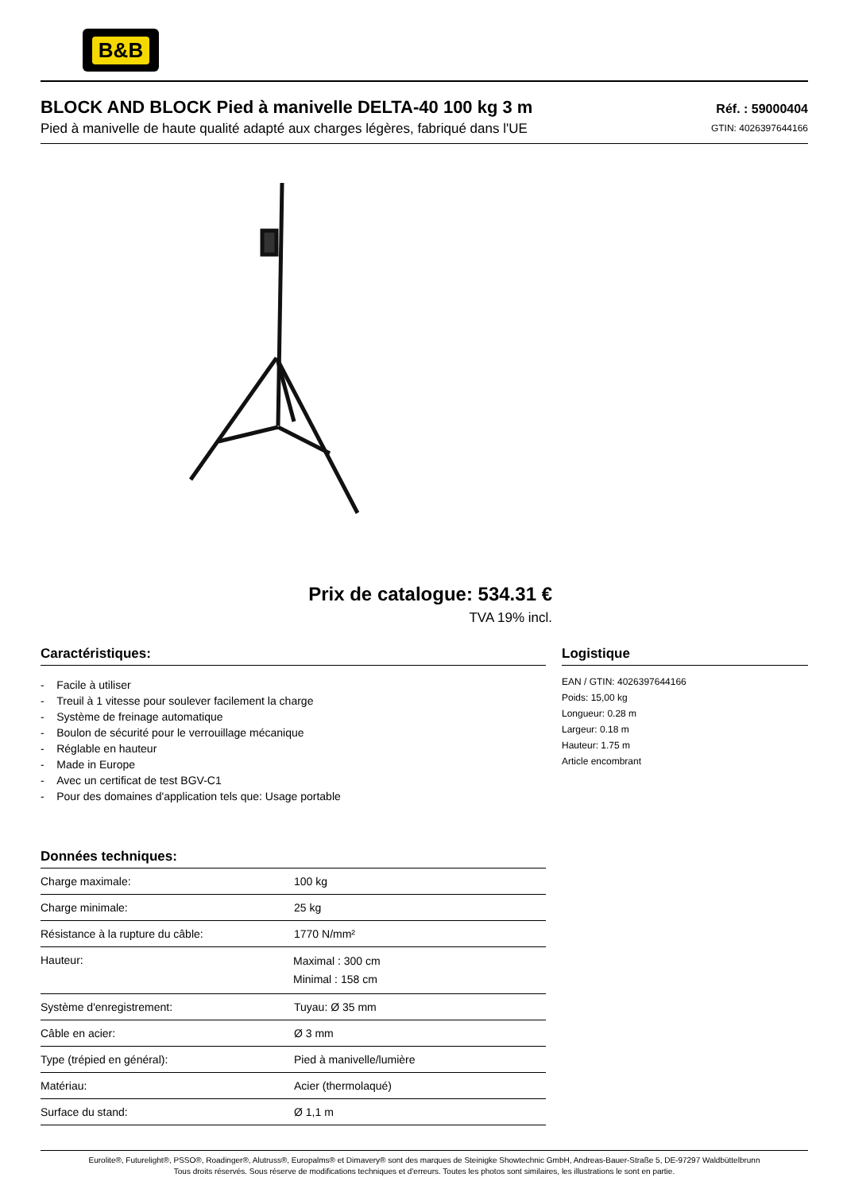B&B
BLOCK AND BLOCK Pied à manivelle DELTA-40 100 kg 3 m
Pied à manivelle de haute qualité adapté aux charges légères, fabriqué dans l'UE
Réf. : 59000404
GTIN: 4026397644166
Prix de catalogue: 534.31 €
TVA 19% incl.
Caractéristiques:
- Facile à utiliser
- Treuil à 1 vitesse pour soulever facilement la charge
- Système de freinage automatique
- Boulon de sécurité pour le verrouillage mécanique
- Réglable en hauteur
- Made in Europe
- Avec un certificat de test BGV-C1
- Pour des domaines d'application tels que: Usage portable
Données techniques:
| Charge maximale: | 100 kg |
| Charge minimale: | 25 kg |
| Résistance à la rupture du câble: | 1770 N/mm² |
| Hauteur: | Maximal : 300 cm Minimal : 158 cm |
| Système d'enregistrement: | Tuyau: Ø 35 mm |
| Câble en acier: | Ø 3 mm |
| Type (trépied en général): | Pied à manivelle/lumière |
| Matériau: | Acier (thermolaqué) |
| Surface du stand: | Ø 1,1 m |
Logistique
EAN / GTIN: 4026397644166
Poids: 15,00 kg
Longueur: 0.28 m
Largeur: 0.18 m
Hauteur: 1.75 m
Article encombrant
Eurolite®, Futurelight®, PSSO®, Roadinger®, Alutruss®, Europalms® et Dimavery® sont des marques de Steinigke Showtechnic GmbH, Andreas-Bauer-Straße 5, DE-97297 Waldbüttelbrunn
Tous droits réservés. Sous réserve de modifications techniques et d'erreurs. Toutes les photos sont similaires, les illustrations le sont en partie.